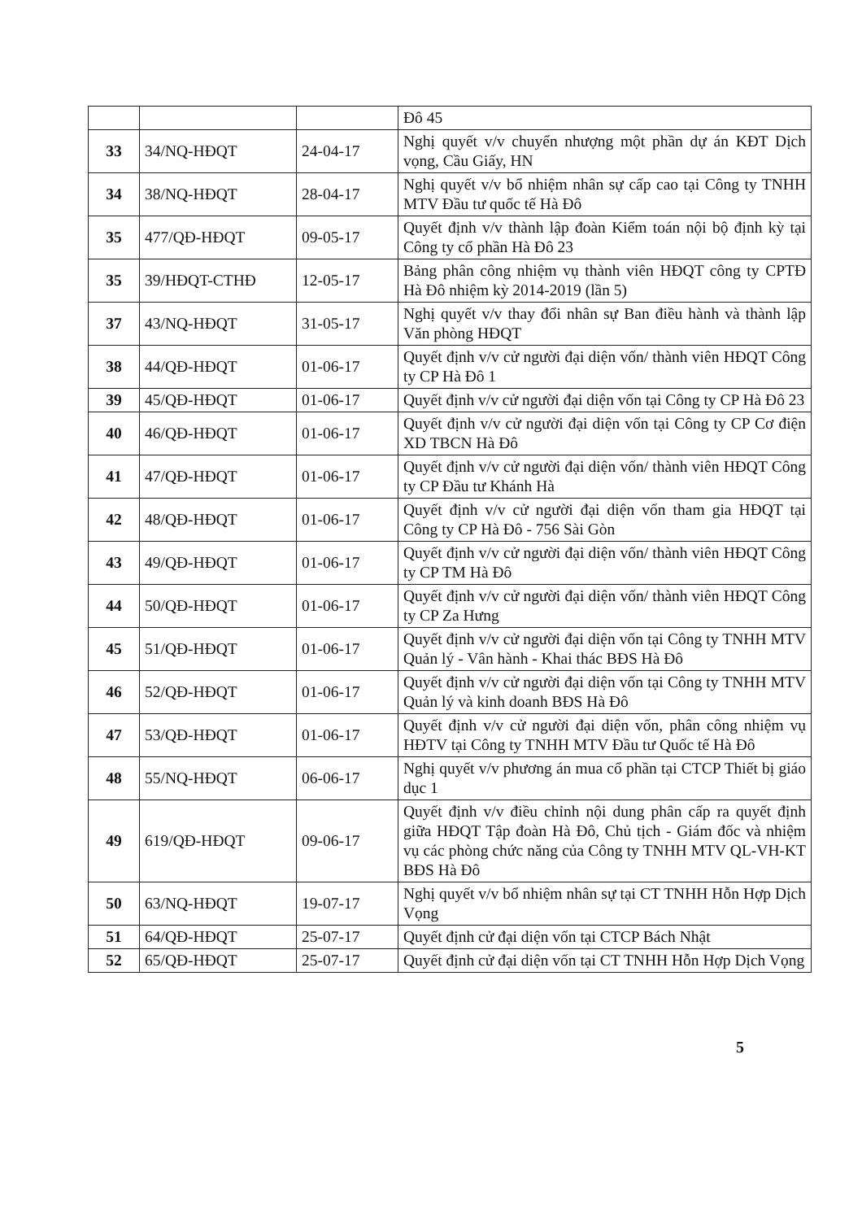| | | | Đô 45 |
| 33 | 34/NQ-HĐQT | 24-04-17 | Nghị quyết v/v chuyển nhượng một phần dự án KĐT Dịch vọng, Cầu Giấy, HN |
| 34 | 38/NQ-HĐQT | 28-04-17 | Nghị quyết v/v bổ nhiệm nhân sự cấp cao tại Công ty TNHH MTV Đầu tư quốc tế Hà Đô |
| 35 | 477/QĐ-HĐQT | 09-05-17 | Quyết định v/v thành lập đoàn Kiểm toán nội bộ định kỳ tại Công ty cổ phần Hà Đô 23 |
| 35 | 39/HĐQT-CTHĐ | 12-05-17 | Bảng phân công nhiệm vụ thành viên HĐQT công ty CPTĐ Hà Đô nhiệm kỳ 2014-2019 (lần 5) |
| 37 | 43/NQ-HĐQT | 31-05-17 | Nghị quyết v/v thay đổi nhân sự Ban điều hành và thành lập Văn phòng HĐQT |
| 38 | 44/QĐ-HĐQT | 01-06-17 | Quyết định v/v cử người đại diện vốn/ thành viên HĐQT Công ty CP Hà Đô 1 |
| 39 | 45/QĐ-HĐQT | 01-06-17 | Quyết định v/v cử người đại diện vốn tại Công ty CP Hà Đô 23 |
| 40 | 46/QĐ-HĐQT | 01-06-17 | Quyết định v/v cử người đại diện vốn tại Công ty CP Cơ điện XD TBCN Hà Đô |
| 41 | 47/QĐ-HĐQT | 01-06-17 | Quyết định v/v cử người đại diện vốn/ thành viên HĐQT Công ty CP Đầu tư Khánh Hà |
| 42 | 48/QĐ-HĐQT | 01-06-17 | Quyết định v/v cử người đại diện vốn tham gia HĐQT tại Công ty CP Hà Đô - 756 Sài Gòn |
| 43 | 49/QĐ-HĐQT | 01-06-17 | Quyết định v/v cử người đại diện vốn/ thành viên HĐQT Công ty CP TM Hà Đô |
| 44 | 50/QĐ-HĐQT | 01-06-17 | Quyết định v/v cử người đại diện vốn/ thành viên HĐQT Công ty CP Za Hưng |
| 45 | 51/QĐ-HĐQT | 01-06-17 | Quyết định v/v cử người đại diện vốn tại Công ty TNHH MTV Quản lý - Vân hành - Khai thác BĐS Hà Đô |
| 46 | 52/QĐ-HĐQT | 01-06-17 | Quyết định v/v cử người đại diện vốn tại Công ty TNHH MTV Quản lý và kinh doanh BĐS Hà Đô |
| 47 | 53/QĐ-HĐQT | 01-06-17 | Quyết định v/v cử người đại diện vốn, phân công nhiệm vụ HĐTV tại Công ty TNHH MTV Đầu tư Quốc tế Hà Đô |
| 48 | 55/NQ-HĐQT | 06-06-17 | Nghị quyết v/v phương án mua cổ phần tại CTCP Thiết bị giáo dục 1 |
| 49 | 619/QĐ-HĐQT | 09-06-17 | Quyết định v/v điều chỉnh nội dung phân cấp ra quyết định giữa HĐQT Tập đoàn Hà Đô, Chủ tịch - Giám đốc và nhiệm vụ các phòng chức năng của Công ty TNHH MTV QL-VH-KT BĐS Hà Đô |
| 50 | 63/NQ-HĐQT | 19-07-17 | Nghị quyết v/v bổ nhiệm nhân sự tại CT TNHH Hỗn Hợp Dịch Vọng |
| 51 | 64/QĐ-HĐQT | 25-07-17 | Quyết định cử đại diện vốn tại CTCP Bách Nhật |
| 52 | 65/QĐ-HĐQT | 25-07-17 | Quyết định cử đại diện vốn tại CT TNHH Hỗn Hợp Dịch Vọng |
5